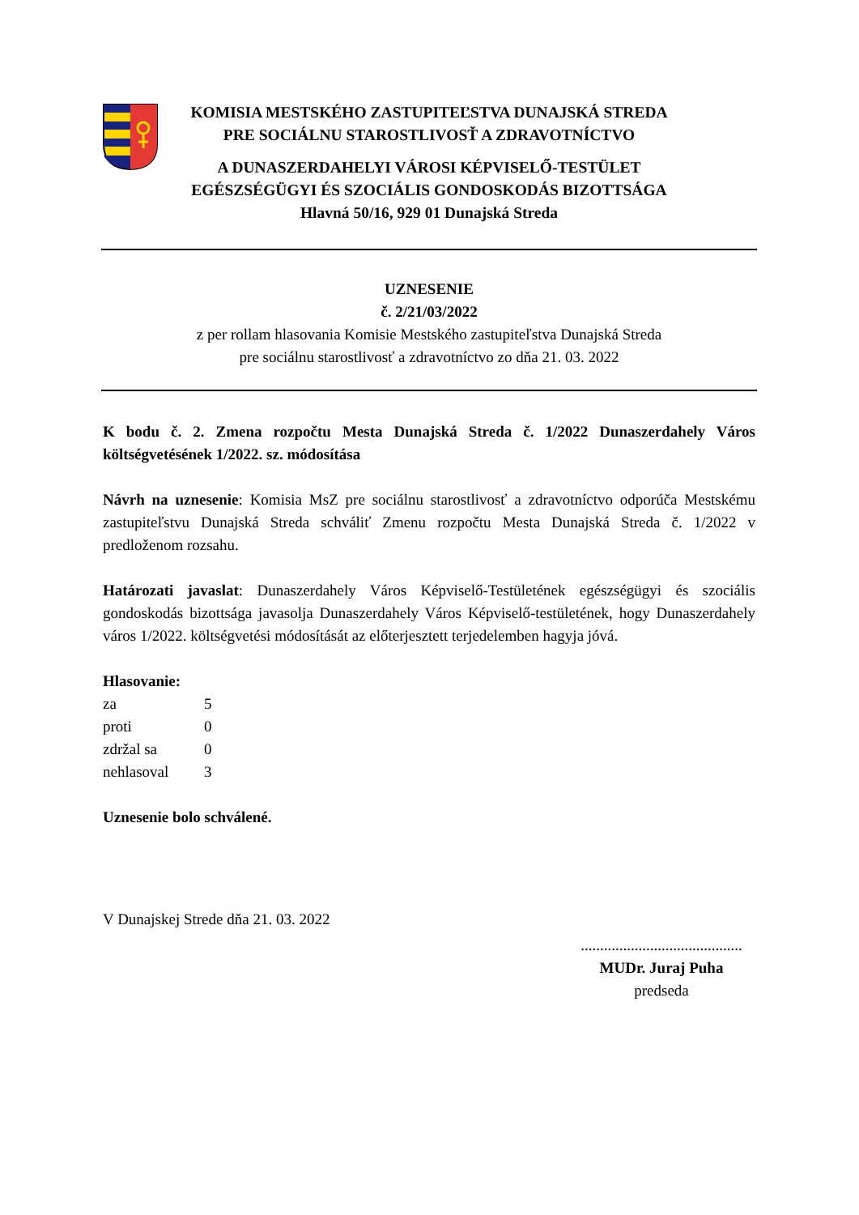KOMISIA MESTSKÉHO ZASTUPITEĽSTVA DUNAJSKÁ STREDA
PRE SOCIÁLNU STAROSTLIVOSŤ A ZDRAVOTNÍCTVO
A DUNASZERDAHELYI VÁROSI KÉPVISELŐ-TESTÜLET
EGÉSZSÉGÜGYI ÉS SZOCIÁLIS GONDOSKODÁS BIZOTTSÁGA
Hlavná 50/16, 929 01 Dunajská Streda
UZNESENIE
č. 2/21/03/2022
z per rollam hlasovania Komisie Mestského zastupiteľstva Dunajská Streda
pre sociálnu starostlivosť a zdravotníctvo zo dňa 21. 03. 2022
K bodu č. 2. Zmena rozpočtu Mesta Dunajská Streda č. 1/2022 Dunaszerdahely Város költségvetésének 1/2022. sz. módosítása
Návrh na uznesenie: Komisia MsZ pre sociálnu starostlivosť a zdravotníctvo odporúča Mestskému zastupiteľstvu Dunajská Streda schváliť Zmenu rozpočtu Mesta Dunajská Streda č. 1/2022 v predloženom rozsahu.
Határozati javaslat: Dunaszerdahely Város Képviselő-Testületének egészségügyi és szociális gondoskodás bizottsága javasolja Dunaszerdahely Város Képviselő-testületének, hogy Dunaszerdahely város 1/2022. költségvetési módosítását az előterjesztett terjedelemben hagyja jóvá.
Hlasovanie:
| za | 5 |
| proti | 0 |
| zdržal sa | 0 |
| nehlasoval | 3 |
Uznesenie bolo schválené.
V Dunajskej Strede dňa 21. 03. 2022
..........................................
MUDr. Juraj Puha
predseda